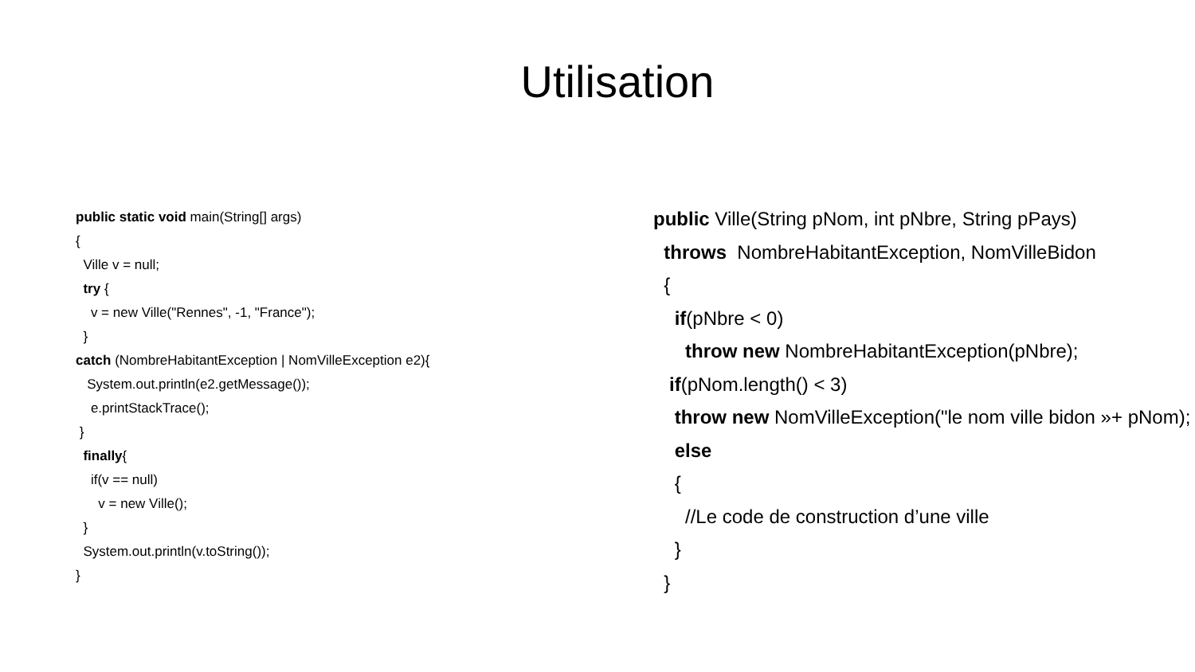Utilisation
public static void main(String[] args)
{
Ville v = null;
try {
v = new Ville("Rennes", -1, "France");
}
catch (NombreHabitantException | NomVilleException e2){
System.out.println(e2.getMessage());
e.printStackTrace();
}
finally{
if(v == null)
v = new Ville();
}
System.out.println(v.toString());
}
public Ville(String pNom, int pNbre, String pPays)
throws NombreHabitantException, NomVilleBidon
{
if(pNbre < 0)
throw new NombreHabitantException(pNbre);
if(pNom.length() < 3)
throw new NomVilleException("le nom ville bidon »+ pNom);
else
{
//Le code de construction d’une ville
}
}